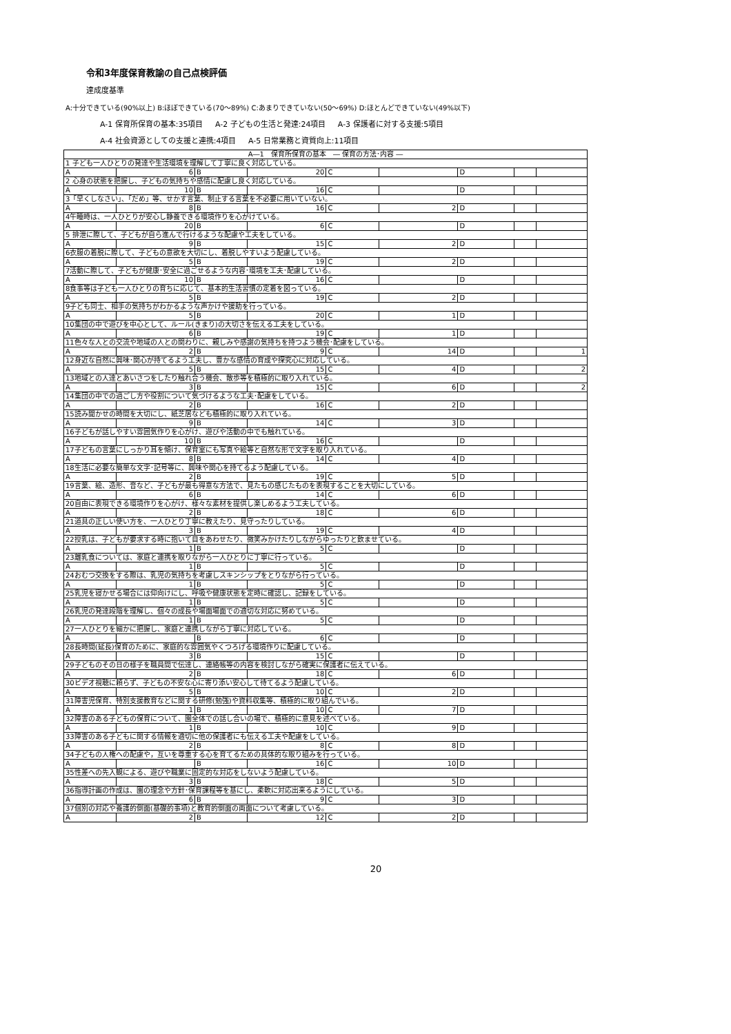令和3年度保育教諭の自己点検評価
達成度基準
A:十分できている(90%以上) B:ほぼできている(70～89%) C:あまりできていない(50～69%) D:ほとんどできていない(49%以下)
A-1 保育所保育の基本:35項目 A-2 子どもの生活と発達:24項目 A-3 保護者に対する支援:5項目
A-4 社会資源としての支援と連携:4項目 A-5 日常業務と資質向上:11項目
| A―1 保育所保育の基本 ― 保育の方法･内容 ― | | | | | | | | |
| 1 子ども一人ひとりの発達や生活環境を理解して丁寧に良く対応している。 | | | | | | | | |
| A | 6 | B | 20 | C | | D | | |
| 2 心身の状態を把握し、子どもの気持ちや感情に配慮し良く対応している。 | | | | | | | | |
| A | 10 | B | 16 | C | | D | | |
| 3「早くしなさい」、「だめ」等、せかす言葉、制止する言葉を不必要に用いていない。 | | | | | | | | |
| A | 8 | B | 16 | C | 2 | D | | |
| 4午睡時は、一人ひとりが安心し静養できる環境作りを心がけている。 | | | | | | | | |
| A | 20 | B | 6 | C | | D | | |
| 5 排泄に際して、子どもが自ら進んで行けるような配慮や工夫をしている。 | | | | | | | | |
| A | 9 | B | 15 | C | 2 | D | | |
| 6衣服の着脱に際して、子どもの意欲を大切にし、着脱しやすいよう配慮している。 | | | | | | | | |
| A | 5 | B | 19 | C | 2 | D | | |
| 7活動に際して、子どもが健康･安全に過ごせるような内容･環境を工夫･配慮している。 | | | | | | | | |
| A | 10 | B | 16 | C | | D | | |
| 8食事等は子ども一人ひとりの育ちに応じて、基本的生活習慣の定着を図っている。 | | | | | | | | |
| A | 5 | B | 19 | C | 2 | D | | |
| 9子ども同士、相手の気持ちがわかるような声かけや援助を行っている。 | | | | | | | | |
| A | 5 | B | 20 | C | 1 | D | | |
| 10集団の中で遊びを中心として、ルール(きまり)の大切さを伝える工夫をしている。 | | | | | | | | |
| A | 6 | B | 19 | C | 1 | D | | |
| 11色々な人との交流や地域の人との関わりに、親しみや感謝の気持ちを持つよう機会･配慮をしている。 | | | | | | | | |
| A | 2 | B | 9 | C | 14 | D | | 1 |
| 12身近な自然に興味･関心が持てるよう工夫し、豊かな感情の育成や探究心に対応している。 | | | | | | | | |
| A | 5 | B | 15 | C | 4 | D | | 2 |
| 13地域との人達とあいさつをしたり触れ合う機会、散歩等を積極的に取り入れている。 | | | | | | | | |
| A | 3 | B | 15 | C | 6 | D | | 2 |
| 14集団の中での過ごし方や役割について気づけるような工夫･配慮をしている。 | | | | | | | | |
| A | 2 | B | 16 | C | 2 | D | | |
| 15読み聞かせの時間を大切にし、紙芝居なども積極的に取り入れている。 | | | | | | | | |
| A | 9 | B | 14 | C | 3 | D | | |
| 16子どもが話しやすい雰囲気作りを心がけ、遊びや活動の中でも触れている。 | | | | | | | | |
| A | 10 | B | 16 | C | | D | | |
| 17子どもの言葉にしっかり耳を傾け、保育室にも写真や絵等と自然な形で文字を取り入れている。 | | | | | | | | |
| A | 8 | B | 14 | C | 4 | D | | |
| 18生活に必要な簡単な文字･記号等に、興味や関心を持てるよう配慮している。 | | | | | | | | |
| A | 2 | B | 19 | C | 5 | D | | |
| 19言葉、絵、造形、音など、子どもが最も得意な方法で、見たもの感じたものを表現することを大切にしている。 | | | | | | | | |
| A | 6 | B | 14 | C | 6 | D | | |
| 20自由に表現できる環境作りを心がけ、様々な素材を提供し楽しめるよう工夫している。 | | | | | | | | |
| A | 2 | B | 18 | C | 6 | D | | |
| 21道具の正しい使い方を、一人ひとり丁寧に教えたり、見守ったりしている。 | | | | | | | | |
| A | 3 | B | 19 | C | 4 | D | | |
| 22授乳は、子どもが要求する時に抱いて目をあわせたり、微笑みかけたりしながらゆったりと飲ませている。 | | | | | | | | |
| A | 1 | B | 5 | C | | D | | |
| 23離乳食については、家庭と連携を取りながら一人ひとりに丁寧に行っている。 | | | | | | | | |
| A | 1 | B | 5 | C | | D | | |
| 24おむつ交換をする際は、乳児の気持ちを考慮しスキンシップをとりながら行っている。 | | | | | | | | |
| A | 1 | B | 5 | C | | D | | |
| 25乳児を寝かせる場合には仰向けにし、呼吸や健康状態を定時に確認し、記録をしている。 | | | | | | | | |
| A | 1 | B | 5 | C | | D | | |
| 26乳児の発達段階を理解し、個々の成長や場面場面での適切な対応に努めている。 | | | | | | | | |
| A | 1 | B | 5 | C | | D | | |
| 27一人ひとりを細かに把握し、家庭と連携しながら丁寧に対応している。 | | | | | | | | |
| A | | B | 6 | C | | D | | |
| 28長時間(延長)保育のために、家庭的な雰囲気やくつろげる環境作りに配慮している。 | | | | | | | | |
| A | 3 | B | 15 | C | | D | | |
| 29子どものその日の様子を職員間で伝達し、連絡帳等の内容を検討しながら確実に保護者に伝えている。 | | | | | | | | |
| A | 2 | B | 18 | C | 6 | D | | |
| 30ビデオ視聴に頼らず、子どもの不安な心に寄り添い安心して待てるよう配慮している。 | | | | | | | | |
| A | 5 | B | 10 | C | 2 | D | | |
| 31障害児保育、特別支援教育などに関する研修(勉強)や資料収集等、積極的に取り組んでいる。 | | | | | | | | |
| A | 1 | B | 10 | C | 7 | D | | |
| 32障害のある子どもの保育について、園全体での話し合いの場で、積極的に意見を述べている。 | | | | | | | | |
| A | 1 | B | 10 | C | 9 | D | | |
| 33障害のある子どもに関する情報を適切に他の保護者にも伝える工夫や配慮をしている。 | | | | | | | | |
| A | 2 | B | 8 | C | 8 | D | | |
| 34子どもの人権への配慮や，互いを尊重する心を育てるための具体的な取り組みを行っている。 | | | | | | | | |
| A | | B | 16 | C | 10 | D | | |
| 35性差への先入観による、遊びや職業に固定的な対応をしないよう配慮している。 | | | | | | | | |
| A | 3 | B | 18 | C | 5 | D | | |
| 36指導計画の作成は、園の理念や方針･保育課程等を基にし、柔軟に対応出来るようにしている。 | | | | | | | | |
| A | 6 | B | 9 | C | 3 | D | | |
| 37個別の対応や養護的側面(基礎的事項)と教育的側面の両面について考慮している。 | | | | | | | | |
| A | 2 | B | 12 | C | 2 | D | | |
20